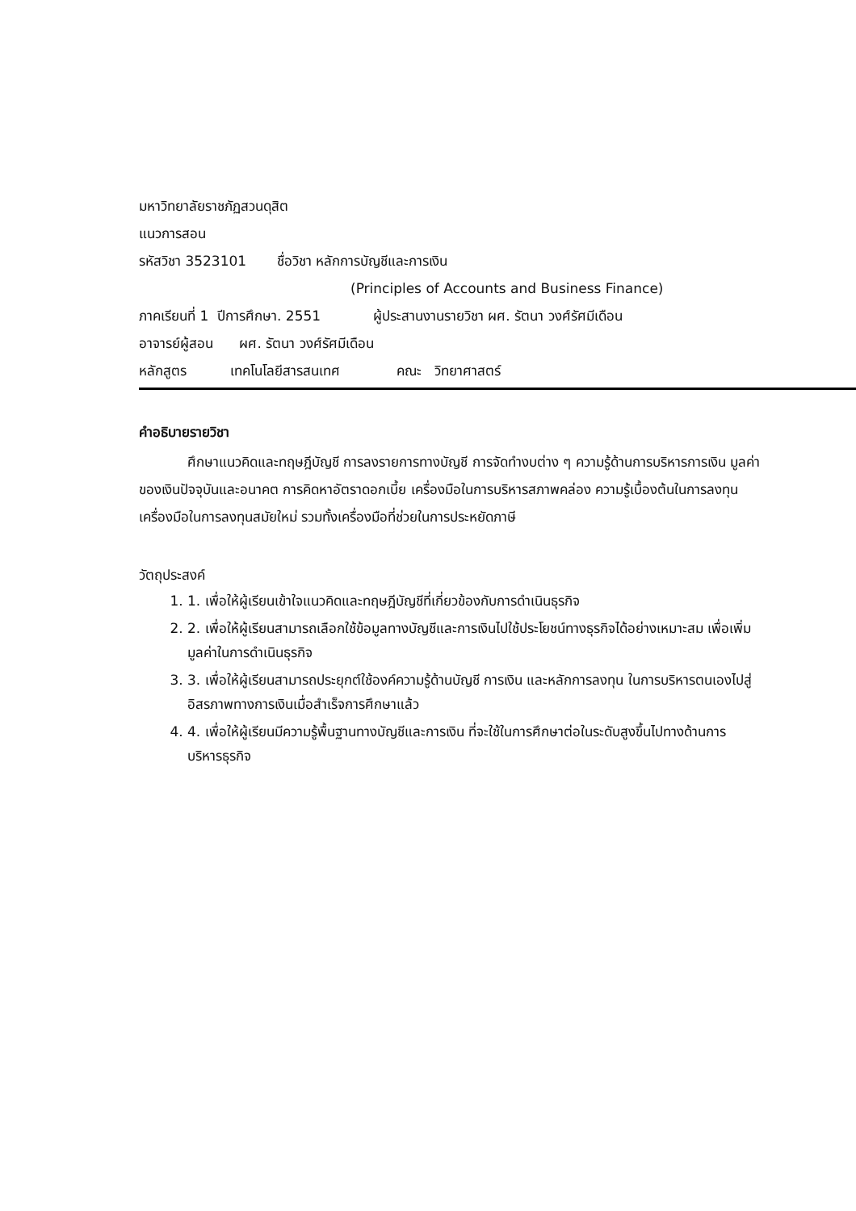มหาวิทยาลัยราชภัฏสวนดุสิต
แนวการสอน
รหัสวิชา 3523101 ชื่อวิชา หลักการบัญชีและการเงิน
(Principles of Accounts and Business Finance)
ภาคเรียนที่ 1 ปีการศึกษา. 2551 ผู้ประสานงานรายวิชา ผศ. รัตนา วงศ์รัศมีเดือน
อาจารย์ผู้สอน ผศ. รัตนา วงศ์รัศมีเดือน
หลักสูตร เทคโนโลยีสารสนเทศ คณะ วิทยาศาสตร์
คำอธิบายรายวิชา
ศึกษาแนวคิดและทฤษฎีบัญชี การลงรายการทางบัญชี การจัดทำงบต่าง ๆ ความรู้ด้านการบริหารการเงิน มูลค่าของเงินปัจจุบันและอนาคต การคิดหาอัตราดอกเบี้ย เครื่องมือในการบริหารสภาพคล่อง ความรู้เบื้องต้นในการลงทุน เครื่องมือในการลงทุนสมัยใหม่ รวมทั้งเครื่องมือที่ช่วยในการประหยัดภาษี
วัตถุประสงค์
1. 1. เพื่อให้ผู้เรียนเข้าใจแนวคิดและทฤษฎีบัญชีที่เกี่ยวข้องกับการดำเนินธุรกิจ
2. 2. เพื่อให้ผู้เรียนสามารถเลือกใช้ข้อมูลทางบัญชีและการเงินไปใช้ประโยชน์ทางธุรกิจได้อย่างเหมาะสม เพื่อเพิ่มมูลค่าในการดำเนินธุรกิจ
3. 3. เพื่อให้ผู้เรียนสามารถประยุกต์ใช้องค์ความรู้ด้านบัญชี การเงิน และหลักการลงทุน ในการบริหารตนเองไปสู่อิสรภาพทางการเงินเมื่อสำเร็จการศึกษาแล้ว
4. 4. เพื่อให้ผู้เรียนมีความรู้พื้นฐานทางบัญชีและการเงิน ที่จะใช้ในการศึกษาต่อในระดับสูงขึ้นไปทางด้านการบริหารธุรกิจ